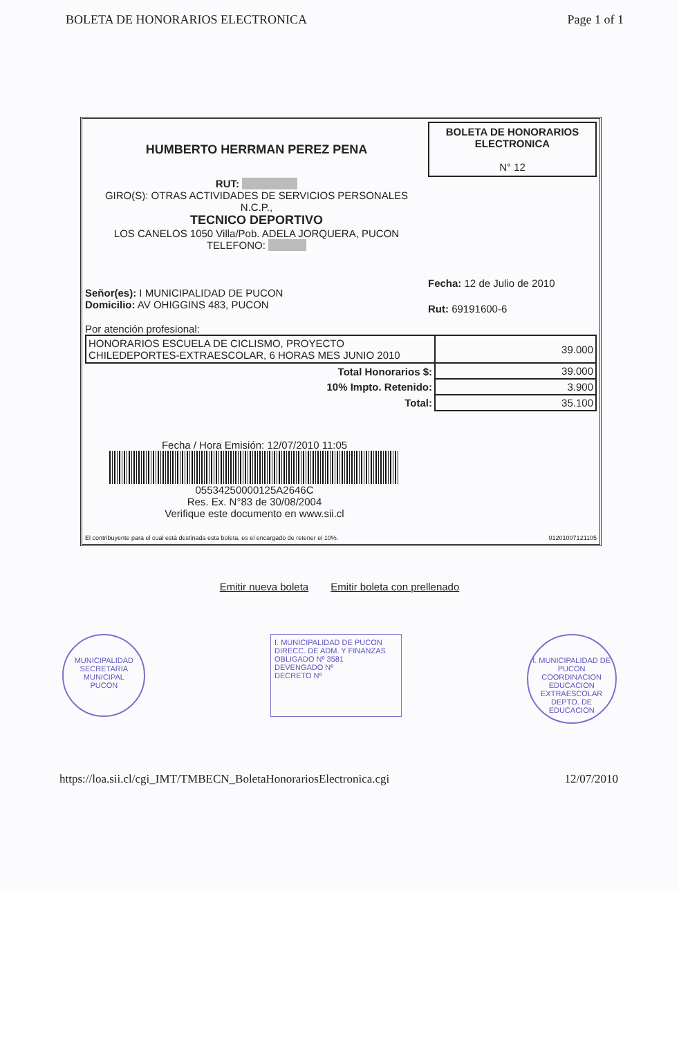BOLETA DE HONORARIOS ELECTRONICA Page 1 of 1
HUMBERTO HERRMAN PEREZ PENA
RUT:
GIRO(S): OTRAS ACTIVIDADES DE SERVICIOS PERSONALES
N.C.P.,
TECNICO DEPORTIVO
LOS CANELOS 1050 Villa/Pob. ADELA JORQUERA, PUCON
TELEFONO:
BOLETA DE HONORARIOS
ELECTRONICA
N° 12
Fecha: 12 de Julio de 2010
Rut: 69191600-6
Señor(es): I MUNICIPALIDAD DE PUCON
Domicilio: AV OHIGGINS 483, PUCON
Por atención profesional:
| HONORARIOS ESCUELA DE CICLISMO, PROYECTO CHILEDEPORTES-EXTRAESCOLAR, 6 HORAS MES JUNIO 2010 | 39.000 |
| Total Honorarios $: | 39.000 |
| 10% Impto. Retenido: | 3.900 |
| Total: | 35.100 |
Fecha / Hora Emisión: 12/07/2010 11:05
05534250000125A2646C
Res. Ex. N°83 de 30/08/2004
Verifique este documento en www.sii.cl
El contribuyente para el cual está destinada esta boleta, es el encargado de retener el 10%. 01201007121105
Emitir nueva boleta Emitir boleta con prellenado
MUNICIPALIDAD
SECRETARIA
MUNICIPAL
PUCON
I. MUNICIPALIDAD DE PUCON
DIRECC. DE ADM. Y FINANZAS
OBLIGADO Nº 3581
DEVENGADO Nº
DECRETO Nº
I. MUNICIPALIDAD DE PUCON
COORDINACION
EDUCACION
EXTRAESCOLAR
DEPTO. DE EDUCACION
https://loa.sii.cl/cgi_IMT/TMBECN_BoletaHonorariosElectronica.cgi 12/07/2010